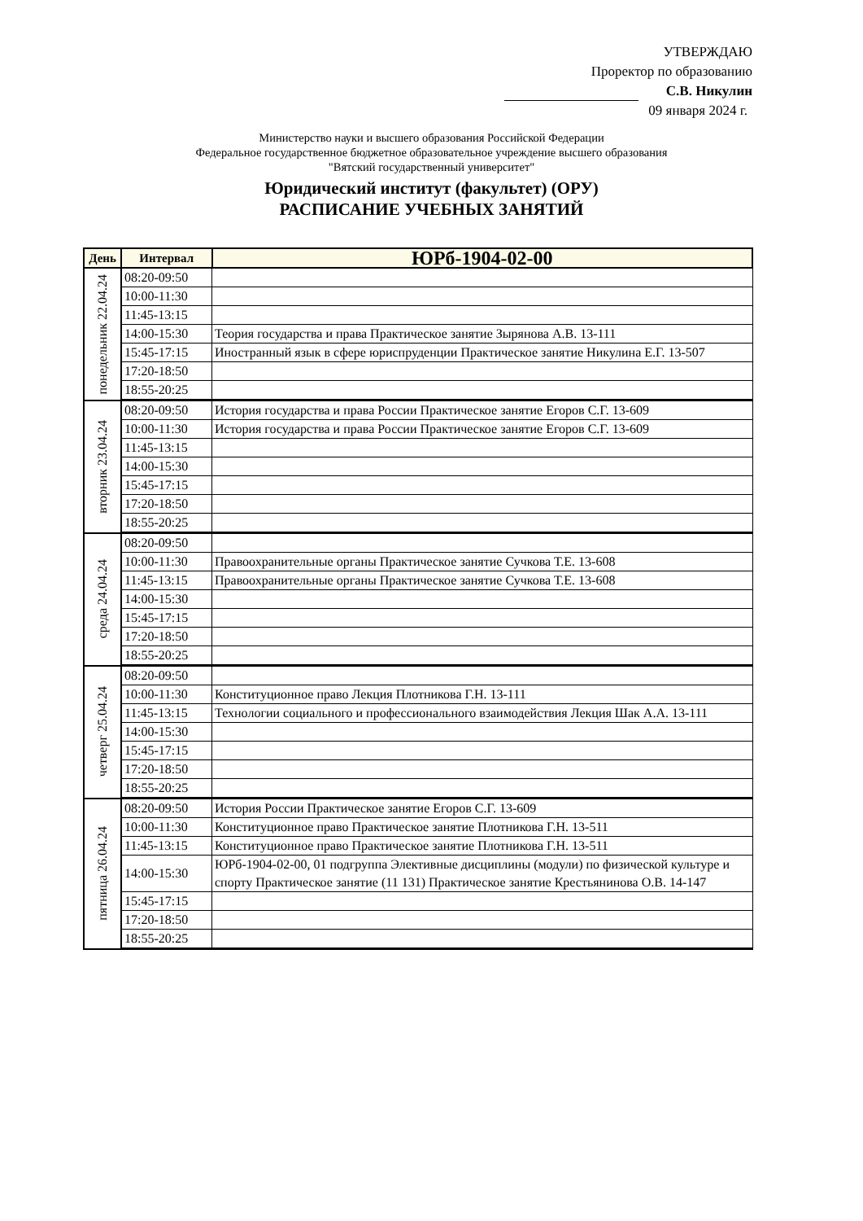УТВЕРЖДАЮ
Проректор по образованию
С.В. Никулин
09 января 2024 г.
Министерство науки и высшего образования Российской Федерации
Федеральное государственное бюджетное образовательное учреждение высшего образования
"Вятский государственный университет"
Юридический институт (факультет) (ОРУ)
РАСПИСАНИЕ УЧЕБНЫХ ЗАНЯТИЙ
| День | Интервал | ЮРб-1904-02-00 |
| --- | --- | --- |
| понедельник 22.04.24 | 08:20-09:50 | |
| | 10:00-11:30 | |
| | 11:45-13:15 | |
| | 14:00-15:30 | Теория государства и права Практическое занятие Зырянова А.В. 13-111 |
| | 15:45-17:15 | Иностранный язык в сфере юриспруденции Практическое занятие Никулина Е.Г. 13-507 |
| | 17:20-18:50 | |
| | 18:55-20:25 | |
| вторник 23.04.24 | 08:20-09:50 | История государства и права России Практическое занятие Егоров С.Г. 13-609 |
| | 10:00-11:30 | История государства и права России Практическое занятие Егоров С.Г. 13-609 |
| | 11:45-13:15 | |
| | 14:00-15:30 | |
| | 15:45-17:15 | |
| | 17:20-18:50 | |
| | 18:55-20:25 | |
| среда 24.04.24 | 08:20-09:50 | |
| | 10:00-11:30 | Правоохранительные органы Практическое занятие Сучкова Т.Е. 13-608 |
| | 11:45-13:15 | Правоохранительные органы Практическое занятие Сучкова Т.Е. 13-608 |
| | 14:00-15:30 | |
| | 15:45-17:15 | |
| | 17:20-18:50 | |
| | 18:55-20:25 | |
| четверг 25.04.24 | 08:20-09:50 | |
| | 10:00-11:30 | Конституционное право Лекция Плотникова Г.Н. 13-111 |
| | 11:45-13:15 | Технологии социального и профессионального взаимодействия Лекция Шак А.А. 13-111 |
| | 14:00-15:30 | |
| | 15:45-17:15 | |
| | 17:20-18:50 | |
| | 18:55-20:25 | |
| пятница 26.04.24 | 08:20-09:50 | История России Практическое занятие Егоров С.Г. 13-609 |
| | 10:00-11:30 | Конституционное право Практическое занятие Плотникова Г.Н. 13-511 |
| | 11:45-13:15 | Конституционное право Практическое занятие Плотникова Г.Н. 13-511 |
| | 14:00-15:30 | ЮРб-1904-02-00, 01 подгруппа Элективные дисциплины (модули) по физической культуре и спорту Практическое занятие (11 131) Практическое занятие Крестьянинова О.В. 14-147 |
| | 15:45-17:15 | |
| | 17:20-18:50 | |
| | 18:55-20:25 | |